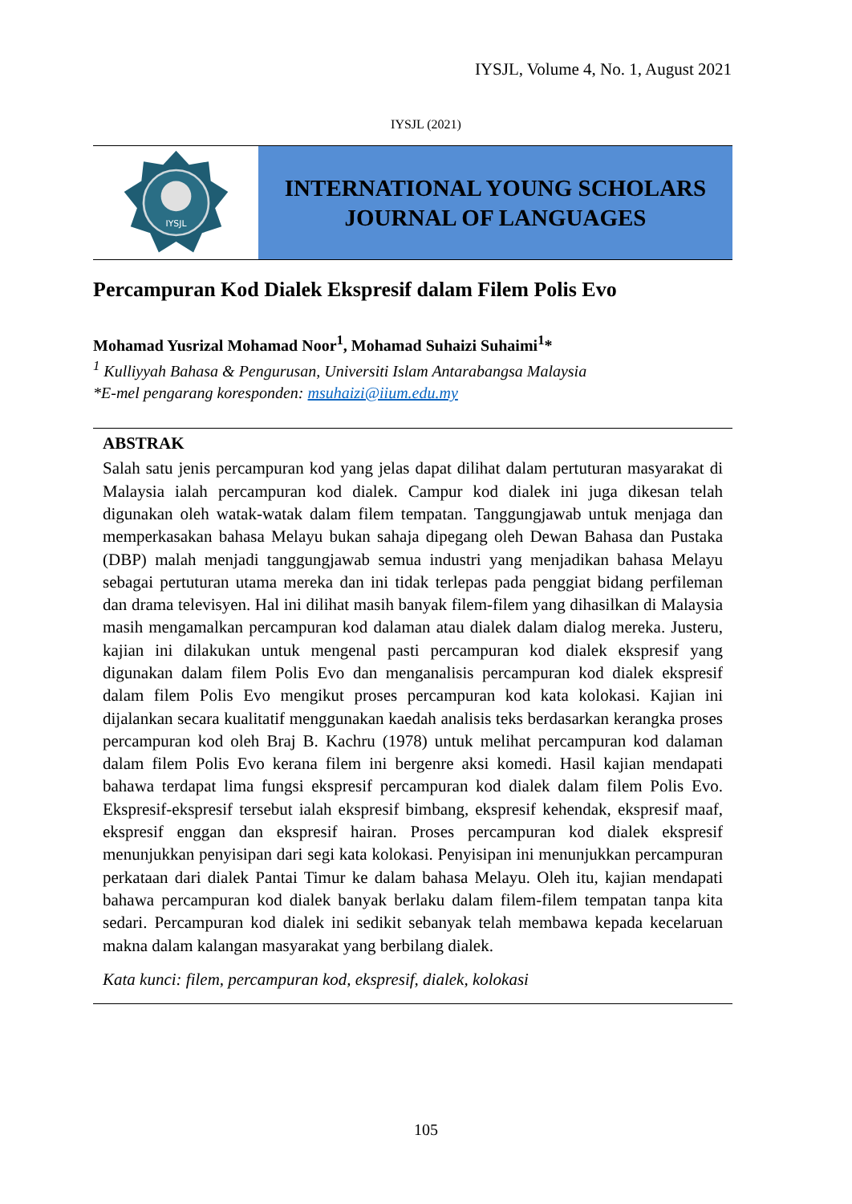IYSJL, Volume 4, No. 1, August 2021
IYSJL (2021)
IYSJL
INTERNATIONAL YOUNG SCHOLARS
JOURNAL OF LANGUAGES
Percampuran Kod Dialek Ekspresif dalam Filem Polis Evo
Mohamad Yusrizal Mohamad Noor<sup>1</sup>, Mohamad Suhaizi Suhaimi<sup>1</sup>*
<sup>1</sup> Kulliyyah Bahasa & Pengurusan, Universiti Islam Antarabangsa Malaysia
*E-mel pengarang koresponden: msuhaizi@iium.edu.my
ABSTRAK
Salah satu jenis percampuran kod yang jelas dapat dilihat dalam pertuturan masyarakat di Malaysia ialah percampuran kod dialek. Campur kod dialek ini juga dikesan telah digunakan oleh watak-watak dalam filem tempatan. Tanggungjawab untuk menjaga dan memperkasakan bahasa Melayu bukan sahaja dipegang oleh Dewan Bahasa dan Pustaka (DBP) malah menjadi tanggungjawab semua industri yang menjadikan bahasa Melayu sebagai pertuturan utama mereka dan ini tidak terlepas pada penggiat bidang perfileman dan drama televisyen. Hal ini dilihat masih banyak filem-filem yang dihasilkan di Malaysia masih mengamalkan percampuran kod dalaman atau dialek dalam dialog mereka. Justeru, kajian ini dilakukan untuk mengenal pasti percampuran kod dialek ekspresif yang digunakan dalam filem Polis Evo dan menganalisis percampuran kod dialek ekspresif dalam filem Polis Evo mengikut proses percampuran kod kata kolokasi. Kajian ini dijalankan secara kualitatif menggunakan kaedah analisis teks berdasarkan kerangka proses percampuran kod oleh Braj B. Kachru (1978) untuk melihat percampuran kod dalaman dalam filem Polis Evo kerana filem ini bergenre aksi komedi. Hasil kajian mendapati bahawa terdapat lima fungsi ekspresif percampuran kod dialek dalam filem Polis Evo. Ekspresif-ekspresif tersebut ialah ekspresif bimbang, ekspresif kehendak, ekspresif maaf, ekspresif enggan dan ekspresif hairan. Proses percampuran kod dialek ekspresif menunjukkan penyisipan dari segi kata kolokasi. Penyisipan ini menunjukkan percampuran perkataan dari dialek Pantai Timur ke dalam bahasa Melayu. Oleh itu, kajian mendapati bahawa percampuran kod dialek banyak berlaku dalam filem-filem tempatan tanpa kita sedari. Percampuran kod dialek ini sedikit sebanyak telah membawa kepada kecelaruan makna dalam kalangan masyarakat yang berbilang dialek.
Kata kunci: filem, percampuran kod, ekspresif, dialek, kolokasi
105